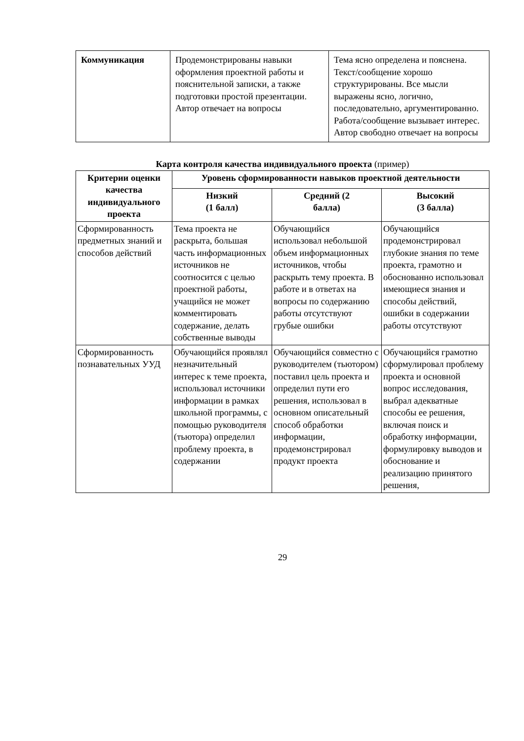| Коммуникация | Продемонстрированы навыки оформления проектной работы и пояснительной записки, а также подготовки простой презентации. Автор отвечает на вопросы | Тема ясно определена и пояснена. Текст/сообщение хорошо структурированы. Все мысли выражены ясно, логично, последовательно, аргументированно. Работа/сообщение вызывает интерес. Автор свободно отвечает на вопросы |
Карта контроля качества индивидуального проекта (пример)
| Критерии оценки качества индивидуального проекта | Уровень сформированности навыков проектной деятельности | | |
| --- | --- | --- | --- |
| | Низкий (1 балл) | Средний (2 балла) | Высокий (3 балла) |
| Сформированность предметных знаний и способов действий | Тема проекта не раскрыта, большая часть информационных источников не соотносится с целью проектной работы, учащийся не может комментировать содержание, делать собственные выводы | Обучающийся использовал небольшой объем информационных источников, чтобы раскрыть тему проекта. В работе и в ответах на вопросы по содержанию работы отсутствуют грубые ошибки | Обучающийся продемонстрировал глубокие знания по теме проекта, грамотно и обоснованно использовал имеющиеся знания и способы действий, ошибки в содержании работы отсутствуют |
| Сформированность познавательных УУД | Обучающийся проявлял незначительный интерес к теме проекта, использовал источники информации в рамках школьной программы, с помощью руководителя (тьютора) определил проблему проекта, в содержании | Обучающийся совместно с руководителем (тьютором) поставил цель проекта и определил пути его решения, использовал в основном описательный способ обработки информации, продемонстрировал продукт проекта | Обучающийся грамотно сформулировал проблему проекта и основной вопрос исследования, выбрал адекватные способы ее решения, включая поиск и обработку информации, формулировку выводов и обоснование и реализацию принятого решения, |
29